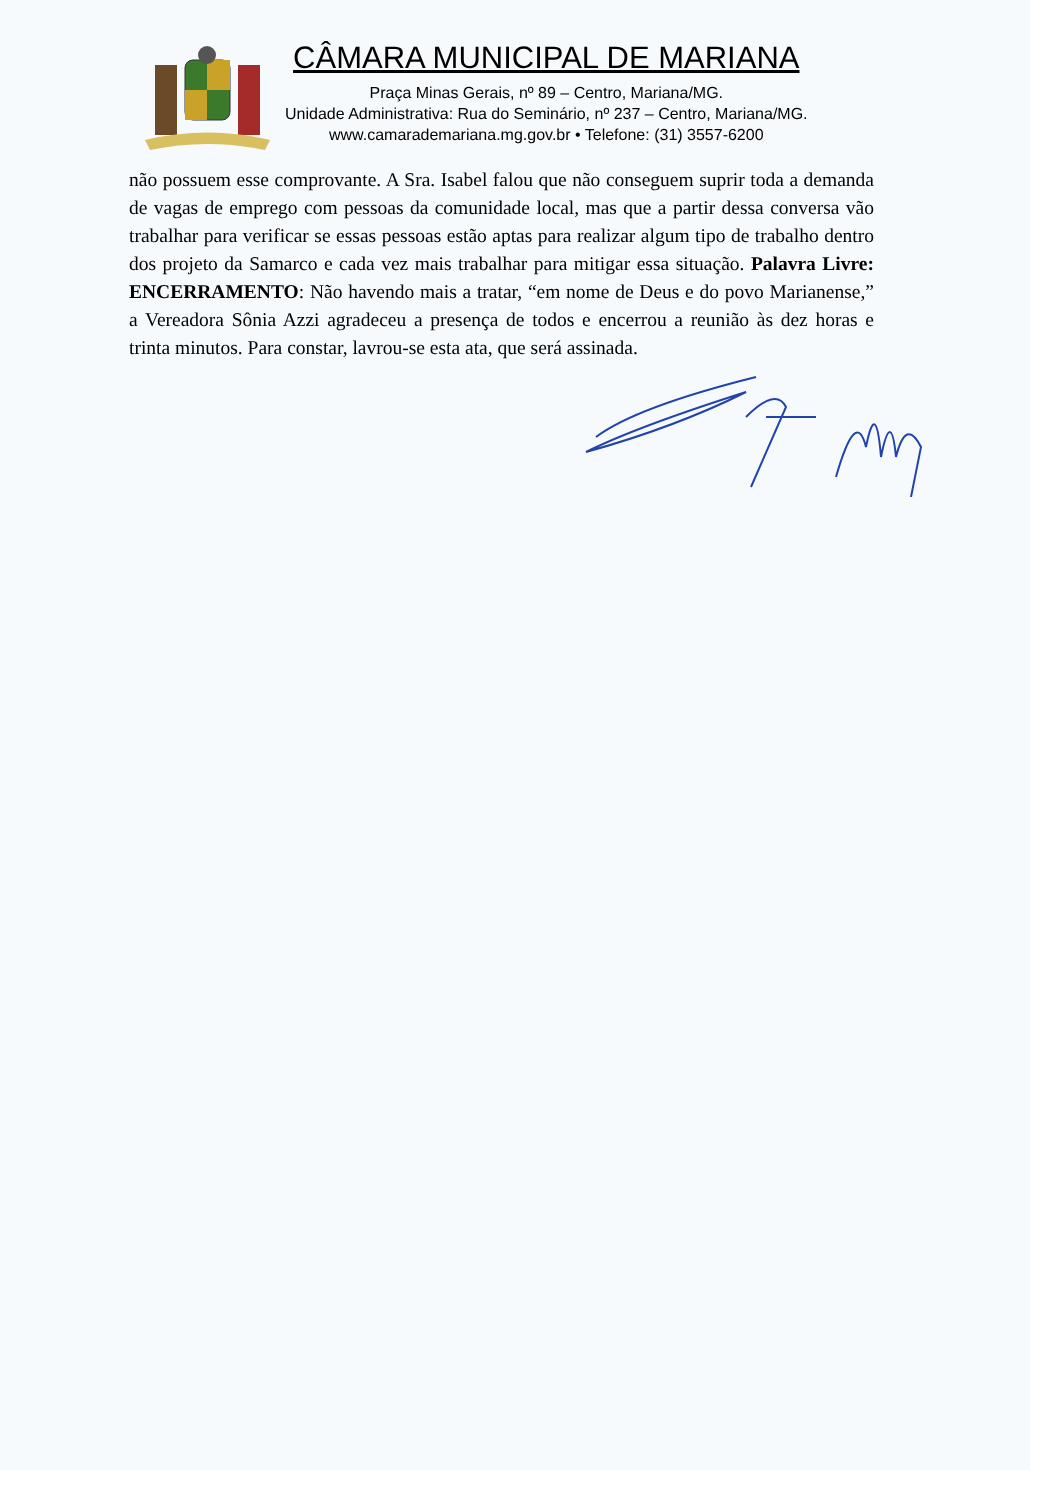CÂMARA MUNICIPAL DE MARIANA
Praça Minas Gerais, nº 89 – Centro, Mariana/MG.
Unidade Administrativa: Rua do Seminário, nº 237 – Centro, Mariana/MG.
www.camarademariana.mg.gov.br • Telefone: (31) 3557-6200
não possuem esse comprovante. A Sra. Isabel falou que não conseguem suprir toda a demanda de vagas de emprego com pessoas da comunidade local, mas que a partir dessa conversa vão trabalhar para verificar se essas pessoas estão aptas para realizar algum tipo de trabalho dentro dos projeto da Samarco e cada vez mais trabalhar para mitigar essa situação. Palavra Livre: ENCERRAMENTO: Não havendo mais a tratar, “em nome de Deus e do povo Marianense,” a Vereadora Sônia Azzi agradeceu a presença de todos e encerrou a reunião às dez horas e trinta minutos. Para constar, lavrou-se esta ata, que será assinada.